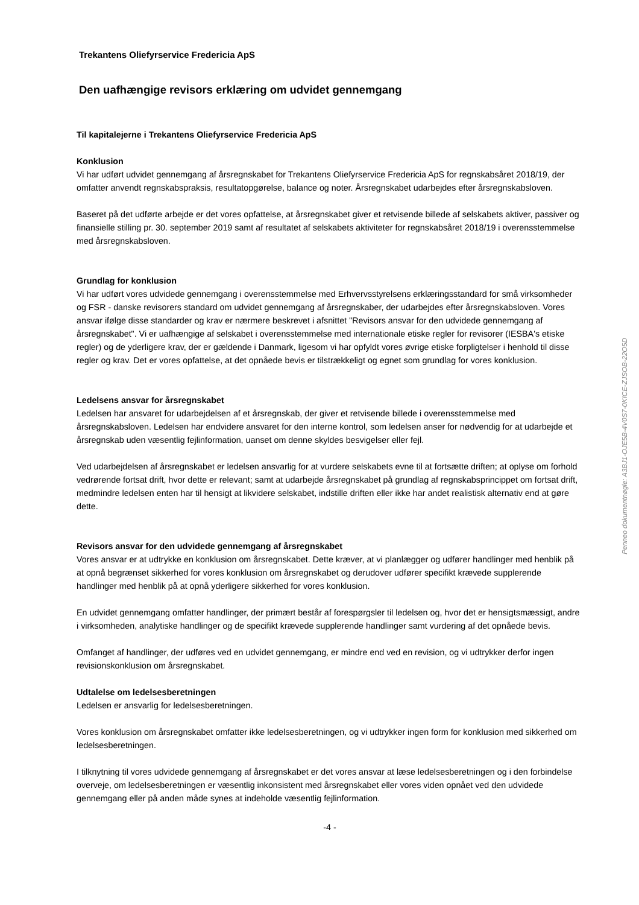Trekantens Oliefyrservice Fredericia ApS
Den uafhængige revisors erklæring om udvidet gennemgang
Til kapitalejerne i Trekantens Oliefyrservice Fredericia ApS
Konklusion
Vi har udført udvidet gennemgang af årsregnskabet for Trekantens Oliefyrservice Fredericia ApS for regnskabsåret 2018/19, der omfatter anvendt regnskabspraksis, resultatopgørelse, balance og noter. Årsregnskabet udarbejdes efter årsregnskabsloven.
Baseret på det udførte arbejde er det vores opfattelse, at årsregnskabet giver et retvisende billede af selskabets aktiver, passiver og finansielle stilling pr. 30. september 2019 samt af resultatet af selskabets aktiviteter for regnskabsåret 2018/19 i overensstemmelse med årsregnskabsloven.
Grundlag for konklusion
Vi har udført vores udvidede gennemgang i overensstemmelse med Erhvervsstyrelsens erklæringsstandard for små virksomheder og FSR - danske revisorers standard om udvidet gennemgang af årsregnskaber, der udarbejdes efter årsregnskabsloven. Vores ansvar ifølge disse standarder og krav er nærmere beskrevet i afsnittet "Revisors ansvar for den udvidede gennemgang af årsregnskabet". Vi er uafhængige af selskabet i overensstemmelse med internationale etiske regler for revisorer (IESBA's etiske regler) og de yderligere krav, der er gældende i Danmark, ligesom vi har opfyldt vores øvrige etiske forpligtelser i henhold til disse regler og krav. Det er vores opfattelse, at det opnåede bevis er tilstrækkeligt og egnet som grundlag for vores konklusion.
Ledelsens ansvar for årsregnskabet
Ledelsen har ansvaret for udarbejdelsen af et årsregnskab, der giver et retvisende billede i overensstemmelse med årsregnskabsloven. Ledelsen har endvidere ansvaret for den interne kontrol, som ledelsen anser for nødvendig for at udarbejde et årsregnskab uden væsentlig fejlinformation, uanset om denne skyldes besvigelser eller fejl.
Ved udarbejdelsen af årsregnskabet er ledelsen ansvarlig for at vurdere selskabets evne til at fortsætte driften; at oplyse om forhold vedrørende fortsat drift, hvor dette er relevant; samt at udarbejde årsregnskabet på grundlag af regnskabsprincippet om fortsat drift, medmindre ledelsen enten har til hensigt at likvidere selskabet, indstille driften eller ikke har andet realistisk alternativ end at gøre dette.
Revisors ansvar for den udvidede gennemgang af årsregnskabet
Vores ansvar er at udtrykke en konklusion om årsregnskabet. Dette kræver, at vi planlægger og udfører handlinger med henblik på at opnå begrænset sikkerhed for vores konklusion om årsregnskabet og derudover udfører specifikt krævede supplerende handlinger med henblik på at opnå yderligere sikkerhed for vores konklusion.
En udvidet gennemgang omfatter handlinger, der primært består af forespørgsler til ledelsen og, hvor det er hensigtsmæssigt, andre i virksomheden, analytiske handlinger og de specifikt krævede supplerende handlinger samt vurdering af det opnåede bevis.
Omfanget af handlinger, der udføres ved en udvidet gennemgang, er mindre end ved en revision, og vi udtrykker derfor ingen revisionskonklusion om årsregnskabet.
Udtalelse om ledelsesberetningen
Ledelsen er ansvarlig for ledelsesberetningen.
Vores konklusion om årsregnskabet omfatter ikke ledelsesberetningen, og vi udtrykker ingen form for konklusion med sikkerhed om ledelsesberetningen.
I tilknytning til vores udvidede gennemgang af årsregnskabet er det vores ansvar at læse ledelsesberetningen og i den forbindelse overveje, om ledelsesberetningen er væsentlig inkonsistent med årsregnskabet eller vores viden opnået ved den udvidede gennemgang eller på anden måde synes at indeholde væsentlig fejlinformation.
-4 -
Penneo dokumentnøgle: A3BJ1-OJE5B-4V0S7-0KICE-ZJSOB-22O5D